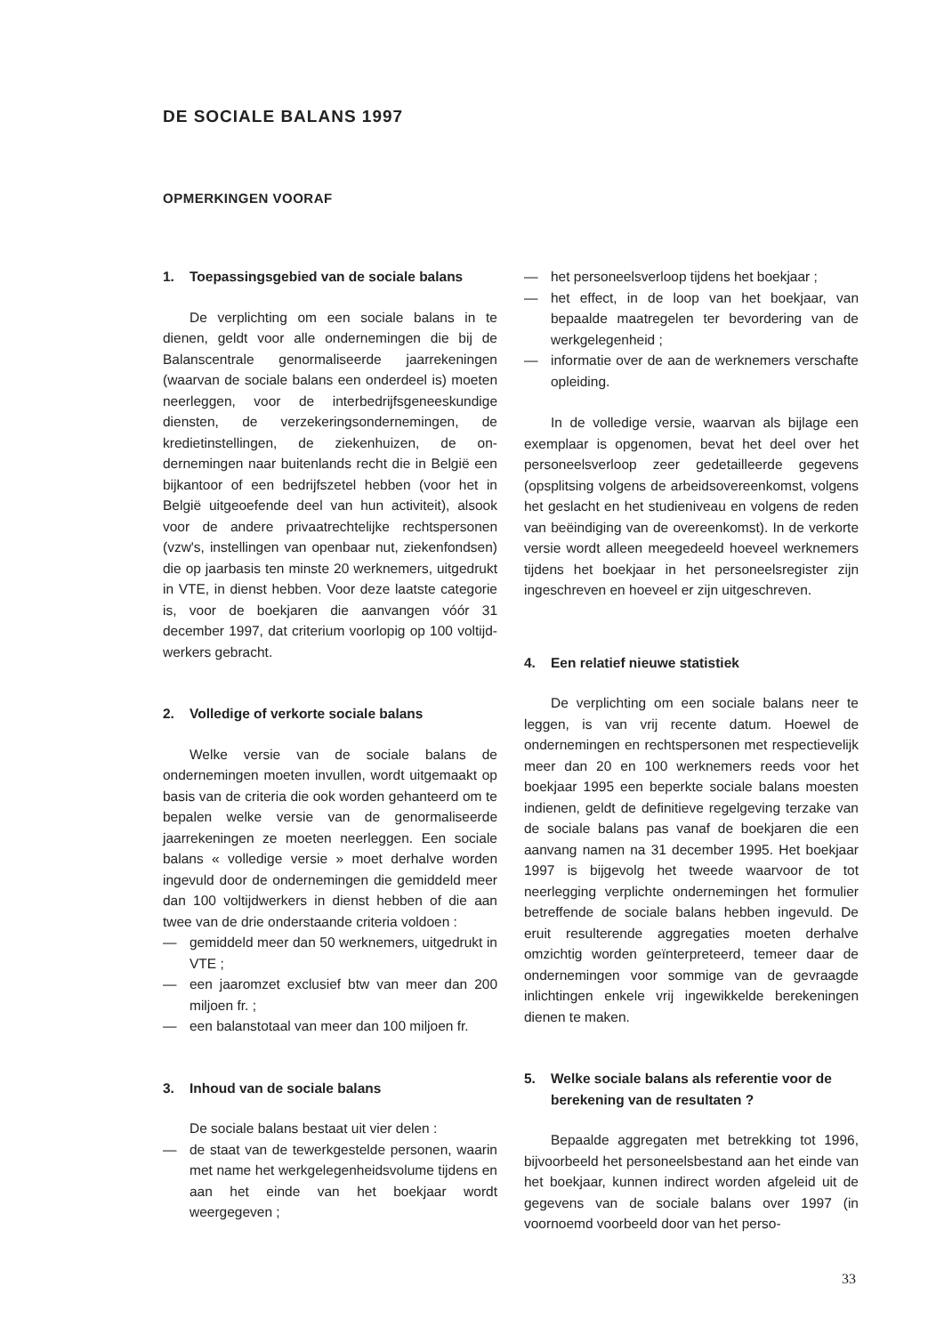DE SOCIALE BALANS 1997
OPMERKINGEN VOORAF
1. Toepassingsgebied van de sociale balans
De verplichting om een sociale balans in te dienen, geldt voor alle ondernemingen die bij de Balanscentrale genormaliseerde jaarrekeningen (waarvan de sociale balans een onderdeel is) moeten neerleggen, voor de interbedrijfsgenees­kundige diensten, de verzekeringsondernemingen, de kredietinstellingen, de ziekenhuizen, de on­dernemingen naar buitenlands recht die in België een bijkantoor of een bedrijfszetel hebben (voor het in België uitgeoefende deel van hun activiteit), alsook voor de andere privaatrechtelijke rechts­personen (vzw's, instellingen van openbaar nut, ziekenfondsen) die op jaarbasis ten minste 20 werknemers, uitgedrukt in VTE, in dienst hebben. Voor deze laatste categorie is, voor de boekjaren die aanvangen vóór 31 december 1997, dat criterium voorlopig op 100 voltijd­werkers gebracht.
2. Volledige of verkorte sociale balans
Welke versie van de sociale balans de ondernemingen moeten invullen, wordt uitge­maakt op basis van de criteria die ook worden gehanteerd om te bepalen welke versie van de genormaliseerde jaarrekeningen ze moeten neer­leggen. Een sociale balans « volledige versie » moet derhalve worden ingevuld door de ondernemin­gen die gemiddeld meer dan 100 voltijdwerkers in dienst hebben of die aan twee van de drie onderstaande criteria voldoen :
— gemiddeld meer dan 50 werknemers, uitge­drukt in VTE ;
— een jaaromzet exclusief btw van meer dan 200 miljoen fr. ;
— een balanstotaal van meer dan 100 miljoen fr.
3. Inhoud van de sociale balans
De sociale balans bestaat uit vier delen :
— de staat van de tewerkgestelde personen, waarin met name het werkgelegenheidsvolu­me tijdens en aan het einde van het boekjaar wordt weergegeven ;
— het personeelsverloop tijdens het boekjaar ;
— het effect, in de loop van het boekjaar, van bepaalde maatregelen ter bevordering van de werkgelegenheid ;
— informatie over de aan de werknemers ver­schafte opleiding.
In de volledige versie, waarvan als bijlage een exemplaar is opgenomen, bevat het deel over het personeelsverloop zeer gedetailleerde gege­vens (opsplitsing volgens de arbeidsovereenkomst, volgens het geslacht en het studieniveau en volgens de reden van beëindiging van de over­eenkomst). In de verkorte versie wordt alleen meegedeeld hoeveel werknemers tijdens het boekjaar in het personeelsregister zijn ingeschre­ven en hoeveel er zijn uitgeschreven.
4. Een relatief nieuwe statistiek
De verplichting om een sociale balans neer te leggen, is van vrij recente datum. Hoewel de ondernemingen en rechtspersonen met respec­tievelijk meer dan 20 en 100 werknemers reeds voor het boekjaar 1995 een beperkte sociale balans moesten indienen, geldt de definitieve regelgeving terzake van de sociale balans pas vanaf de boekjaren die een aanvang namen na 31 december 1995. Het boekjaar 1997 is bijgevolg het tweede waarvoor de tot neerlegging verplichte ondernemingen het formulier betref­fende de sociale balans hebben ingevuld. De eruit resulterende aggregaties moeten derhalve omzichtig worden geïnterpreteerd, temeer daar de ondernemingen voor sommige van de gevraag­de inlichtingen enkele vrij ingewikkelde bereke­ningen dienen te maken.
5. Welke sociale balans als referentie voor de berekening van de resultaten ?
Bepaalde aggregaten met betrekking tot 1996, bijvoorbeeld het personeelsbestand aan het einde van het boekjaar, kunnen indirect worden afgeleid uit de gegevens van de sociale balans over 1997 (in voornoemd voorbeeld door van het perso-
33